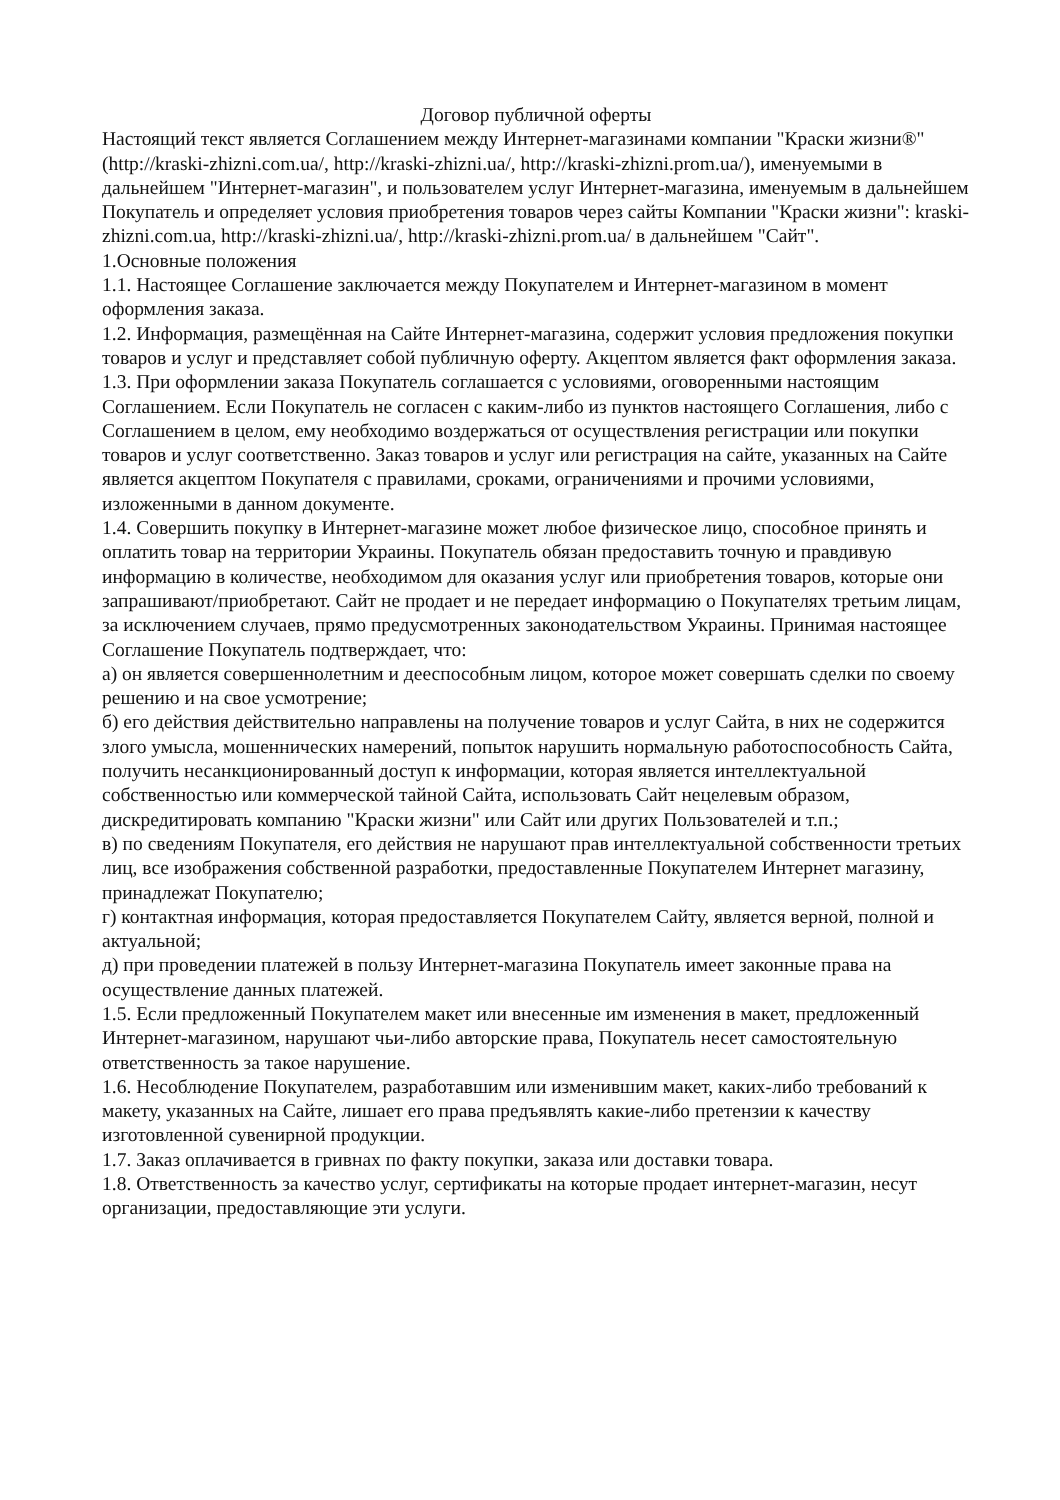Договор публичной оферты
Настоящий текст является Соглашением между Интернет-магазинами компании "Краски жизни®"(http://kraski-zhizni.com.ua/, http://kraski-zhizni.ua/, http://kraski-zhizni.prom.ua/), именуемыми в дальнейшем "Интернет-магазин", и пользователем услуг Интернет-магазина, именуемым в дальнейшем Покупатель и определяет условия приобретения товаров через сайты Компании "Краски жизни": kraski-zhizni.com.ua, http://kraski-zhizni.ua/, http://kraski-zhizni.prom.ua/ в дальнейшем "Сайт".
1.Основные положения
1.1. Настоящее Соглашение заключается между Покупателем и Интернет-магазином в момент оформления заказа.
1.2. Информация, размещённая на Сайте Интернет-магазина, содержит условия предложения покупки товаров и услуг и представляет собой публичную оферту. Акцептом является факт оформления заказа.
1.3. При оформлении заказа Покупатель соглашается с условиями, оговоренными настоящим Соглашением. Если Покупатель не согласен с каким-либо из пунктов настоящего Соглашения, либо с Соглашением в целом, ему необходимо воздержаться от осуществления регистрации или покупки товаров и услуг соответственно. Заказ товаров и услуг или регистрация на сайте, указанных на Сайте является акцептом Покупателя с правилами, сроками, ограничениями и прочими условиями, изложенными в данном документе.
1.4. Совершить покупку в Интернет-магазине может любое физическое лицо, способное принять и оплатить товар на территории Украины. Покупатель обязан предоставить точную и правдивую информацию в количестве, необходимом для оказания услуг или приобретения товаров, которые они запрашивают/приобретают. Сайт не продает и не передает информацию о Покупателях третьим лицам, за исключением случаев, прямо предусмотренных законодательством Украины. Принимая настоящее Соглашение Покупатель подтверждает, что:
а) он является совершеннолетним и дееспособным лицом, которое может совершать сделки по своему решению и на свое усмотрение;
б) его действия действительно направлены на получение товаров и услуг Сайта, в них не содержится злого умысла, мошеннических намерений, попыток нарушить нормальную работоспособность Сайта, получить несанкционированный доступ к информации, которая является интеллектуальной собственностью или коммерческой тайной Сайта, использовать Сайт нецелевым образом, дискредитировать компанию "Краски жизни" или Сайт или других Пользователей и т.п.;
в) по сведениям Покупателя, его действия не нарушают прав интеллектуальной собственности третьих лиц, все изображения собственной разработки, предоставленные Покупателем Интернет магазину, принадлежат Покупателю;
г) контактная информация, которая предоставляется Покупателем Сайту, является верной, полной и актуальной;
д) при проведении платежей в пользу Интернет-магазина Покупатель имеет законные права на осуществление данных платежей.
1.5. Если предложенный Покупателем макет или внесенные им изменения в макет, предложенный Интернет-магазином, нарушают чьи-либо авторские права, Покупатель несет самостоятельную ответственность за такое нарушение.
1.6. Несоблюдение Покупателем, разработавшим или изменившим макет, каких-либо требований к макету, указанных на Сайте, лишает его права предъявлять какие-либо претензии к качеству изготовленной сувенирной продукции.
1.7. Заказ оплачивается в гривнах по факту покупки, заказа или доставки товара.
1.8. Ответственность за качество услуг, сертификаты на которые продает интернет-магазин, несут организации, предоставляющие эти услуги.